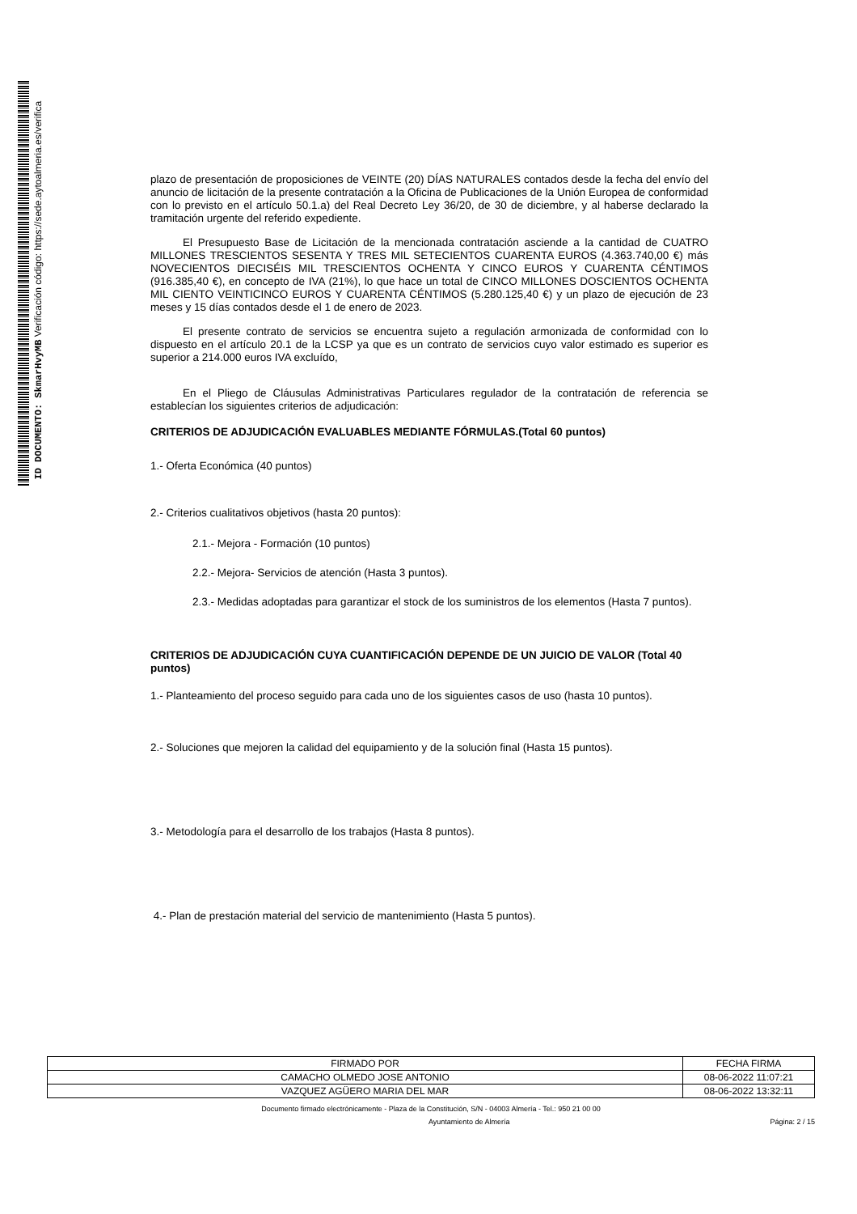ID DOCUMENTO: SkmarHvyMB Verificación código: https://sede.aytoalmeria.es/verifica
plazo de presentación de proposiciones de VEINTE (20) DÍAS NATURALES contados desde la fecha del envío del anuncio de licitación de la presente contratación a la Oficina de Publicaciones de la Unión Europea de conformidad con lo previsto en el artículo 50.1.a) del Real Decreto Ley 36/20, de 30 de diciembre, y al haberse declarado la tramitación urgente del referido expediente.
El Presupuesto Base de Licitación de la mencionada contratación asciende a la cantidad de CUATRO MILLONES TRESCIENTOS SESENTA Y TRES MIL SETECIENTOS CUARENTA EUROS (4.363.740,00 €) más NOVECIENTOS DIECISÉIS MIL TRESCIENTOS OCHENTA Y CINCO EUROS Y CUARENTA CÉNTIMOS (916.385,40 €), en concepto de IVA (21%), lo que hace un total de CINCO MILLONES DOSCIENTOS OCHENTA MIL CIENTO VEINTICINCO EUROS Y CUARENTA CÉNTIMOS (5.280.125,40 €) y un plazo de ejecución de 23 meses y 15 días contados desde el 1 de enero de 2023.
El presente contrato de servicios se encuentra sujeto a regulación armonizada de conformidad con lo dispuesto en el artículo 20.1 de la LCSP ya que es un contrato de servicios cuyo valor estimado es superior es superior a 214.000 euros IVA excluído,
En el Pliego de Cláusulas Administrativas Particulares regulador de la contratación de referencia se establecían los siguientes criterios de adjudicación:
CRITERIOS DE ADJUDICACIÓN EVALUABLES MEDIANTE FÓRMULAS.(Total 60 puntos)
1.- Oferta Económica (40 puntos)
2.- Criterios cualitativos objetivos (hasta 20 puntos):
2.1.- Mejora - Formación (10 puntos)
2.2.- Mejora- Servicios de atención (Hasta 3 puntos).
2.3.- Medidas adoptadas para garantizar el stock de los suministros de los elementos (Hasta 7 puntos).
CRITERIOS DE ADJUDICACIÓN CUYA CUANTIFICACIÓN DEPENDE DE UN JUICIO DE VALOR (Total 40 puntos)
1.- Planteamiento del proceso seguido para cada uno de los siguientes casos de uso (hasta 10 puntos).
2.- Soluciones que mejoren la calidad del equipamiento y de la solución final (Hasta 15 puntos).
3.- Metodología para el desarrollo de los trabajos (Hasta 8 puntos).
4.- Plan de prestación material del servicio de mantenimiento (Hasta 5 puntos).
| FIRMADO POR | FECHA FIRMA |
| CAMACHO OLMEDO JOSE ANTONIO | 08-06-2022 11:07:21 |
| VAZQUEZ AGÜERO MARIA DEL MAR | 08-06-2022 13:32:11 |
Documento firmado electrónicamente - Plaza de la Constitución, S/N - 04003 Almería - Tel.: 950 21 00 00
Ayuntamiento de Almería Página: 2 / 15